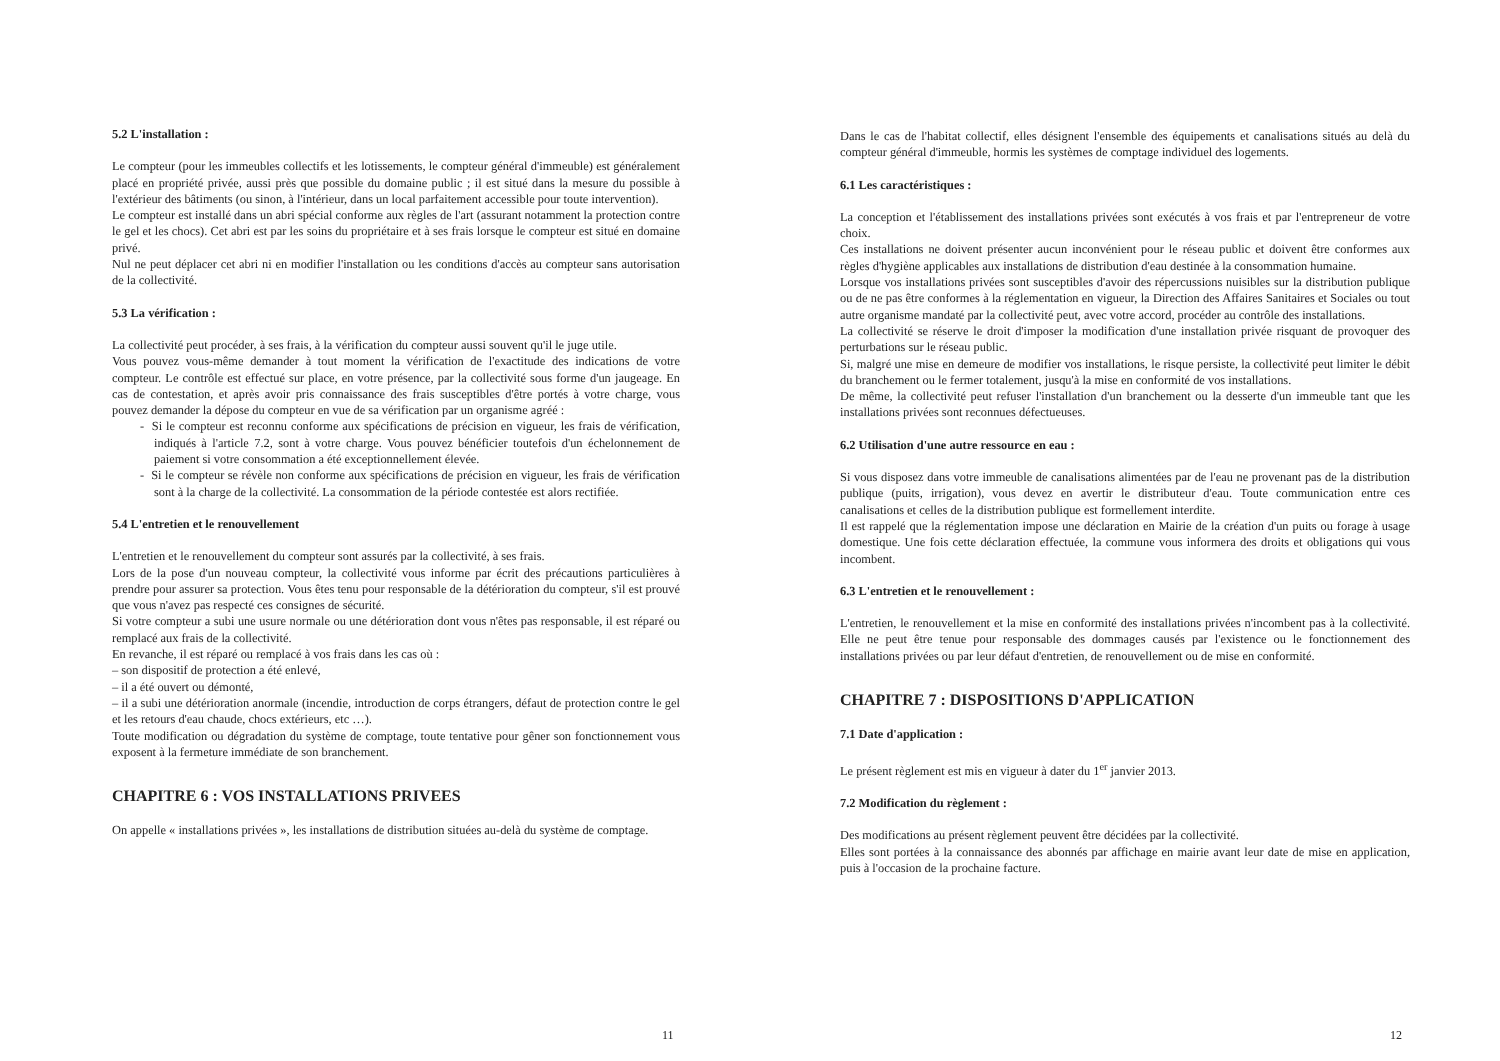5.2 L'installation :
Le compteur (pour les immeubles collectifs et les lotissements, le compteur général d'immeuble) est généralement placé en propriété privée, aussi près que possible du domaine public ; il est situé dans la mesure du possible à l'extérieur des bâtiments (ou sinon, à l'intérieur, dans un local parfaitement accessible pour toute intervention).
Le compteur est installé dans un abri spécial conforme aux règles de l'art (assurant notamment la protection contre le gel et les chocs). Cet abri est par les soins du propriétaire et à ses frais lorsque le compteur est situé en domaine privé.
Nul ne peut déplacer cet abri ni en modifier l'installation ou les conditions d'accès au compteur sans autorisation de la collectivité.
5.3 La vérification :
La collectivité peut procéder, à ses frais, à la vérification du compteur aussi souvent qu'il le juge utile.
Vous pouvez vous-même demander à tout moment la vérification de l'exactitude des indications de votre compteur. Le contrôle est effectué sur place, en votre présence, par la collectivité sous forme d'un jaugeage. En cas de contestation, et après avoir pris connaissance des frais susceptibles d'être portés à votre charge, vous pouvez demander la dépose du compteur en vue de sa vérification par un organisme agréé :
- Si le compteur est reconnu conforme aux spécifications de précision en vigueur, les frais de vérification, indiqués à l'article 7.2, sont à votre charge. Vous pouvez bénéficier toutefois d'un échelonnement de paiement si votre consommation a été exceptionnellement élevée.
- Si le compteur se révèle non conforme aux spécifications de précision en vigueur, les frais de vérification sont à la charge de la collectivité. La consommation de la période contestée est alors rectifiée.
5.4 L'entretien et le renouvellement
L'entretien et le renouvellement du compteur sont assurés par la collectivité, à ses frais.
Lors de la pose d'un nouveau compteur, la collectivité vous informe par écrit des précautions particulières à prendre pour assurer sa protection. Vous êtes tenu pour responsable de la détérioration du compteur, s'il est prouvé que vous n'avez pas respecté ces consignes de sécurité.
Si votre compteur a subi une usure normale ou une détérioration dont vous n'êtes pas responsable, il est réparé ou remplacé aux frais de la collectivité.
En revanche, il est réparé ou remplacé à vos frais dans les cas où :
– son dispositif de protection a été enlevé,
– il a été ouvert ou démonté,
– il a subi une détérioration anormale (incendie, introduction de corps étrangers, défaut de protection contre le gel et les retours d'eau chaude, chocs extérieurs, etc …).
Toute modification ou dégradation du système de comptage, toute tentative pour gêner son fonctionnement vous exposent à la fermeture immédiate de son branchement.
CHAPITRE 6 : VOS INSTALLATIONS PRIVEES
On appelle « installations privées », les installations de distribution situées au-delà du système de comptage.
11
Dans le cas de l'habitat collectif, elles désignent l'ensemble des équipements et canalisations situés au delà du compteur général d'immeuble, hormis les systèmes de comptage individuel des logements.
6.1 Les caractéristiques :
La conception et l'établissement des installations privées sont exécutés à vos frais et par l'entrepreneur de votre choix.
Ces installations ne doivent présenter aucun inconvénient pour le réseau public et doivent être conformes aux règles d'hygiène applicables aux installations de distribution d'eau destinée à la consommation humaine.
Lorsque vos installations privées sont susceptibles d'avoir des répercussions nuisibles sur la distribution publique ou de ne pas être conformes à la réglementation en vigueur, la Direction des Affaires Sanitaires et Sociales ou tout autre organisme mandaté par la collectivité peut, avec votre accord, procéder au contrôle des installations.
La collectivité se réserve le droit d'imposer la modification d'une installation privée risquant de provoquer des perturbations sur le réseau public.
Si, malgré une mise en demeure de modifier vos installations, le risque persiste, la collectivité peut limiter le débit du branchement ou le fermer totalement, jusqu'à la mise en conformité de vos installations.
De même, la collectivité peut refuser l'installation d'un branchement ou la desserte d'un immeuble tant que les installations privées sont reconnues défectueuses.
6.2 Utilisation d'une autre ressource en eau :
Si vous disposez dans votre immeuble de canalisations alimentées par de l'eau ne provenant pas de la distribution publique (puits, irrigation), vous devez en avertir le distributeur d'eau. Toute communication entre ces canalisations et celles de la distribution publique est formellement interdite.
Il est rappelé que la réglementation impose une déclaration en Mairie de la création d'un puits ou forage à usage domestique. Une fois cette déclaration effectuée, la commune vous informera des droits et obligations qui vous incombent.
6.3 L'entretien et le renouvellement :
L'entretien, le renouvellement et la mise en conformité des installations privées n'incombent pas à la collectivité. Elle ne peut être tenue pour responsable des dommages causés par l'existence ou le fonctionnement des installations privées ou par leur défaut d'entretien, de renouvellement ou de mise en conformité.
CHAPITRE 7 : DISPOSITIONS D'APPLICATION
7.1 Date d'application :
Le présent règlement est mis en vigueur à dater du 1<sup>er</sup> janvier 2013.
7.2 Modification du règlement :
Des modifications au présent règlement peuvent être décidées par la collectivité.
Elles sont portées à la connaissance des abonnés par affichage en mairie avant leur date de mise en application, puis à l'occasion de la prochaine facture.
12